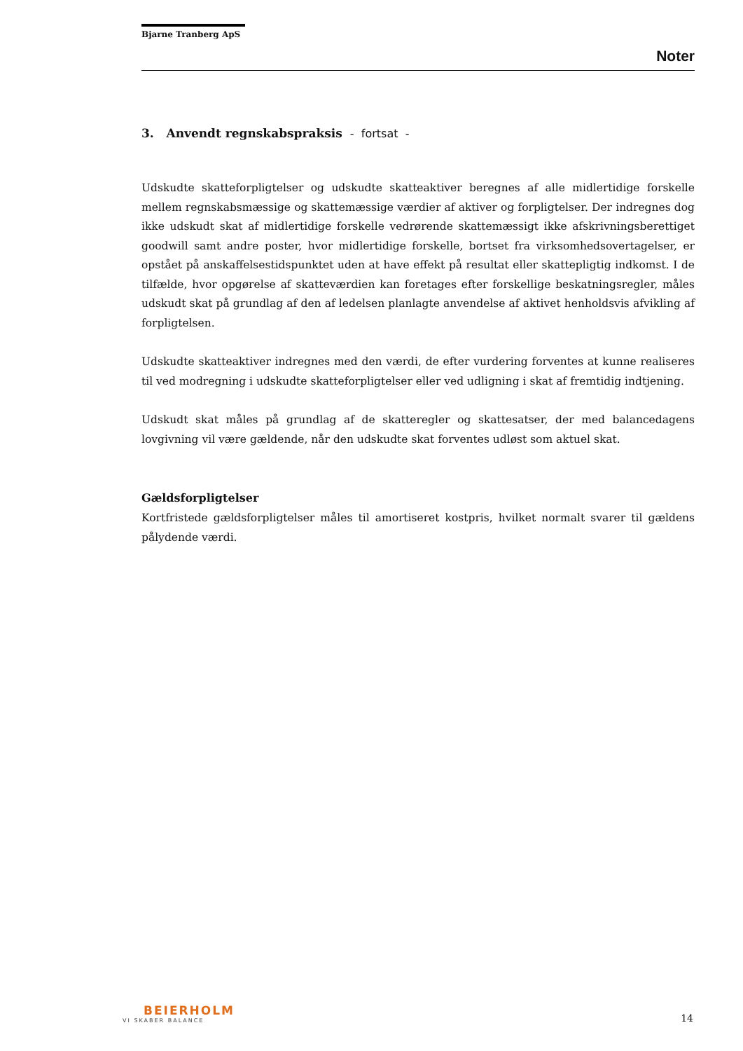Bjarne Tranberg ApS
Noter
3. Anvendt regnskabspraksis - fortsat -
Udskudte skatteforpligtelser og udskudte skatteaktiver beregnes af alle midlertidige forskelle mellem regnskabsmæssige og skattemæssige værdier af aktiver og forpligtelser. Der indregnes dog ikke udskudt skat af midlertidige forskelle vedrørende skattemæssigt ikke afskrivningsberettiget goodwill samt andre poster, hvor midlertidige forskelle, bortset fra virksomhedsovertagelser, er opstået på anskaffelsestidspunktet uden at have effekt på resultat eller skattepligtig indkomst. I de tilfælde, hvor opgørelse af skatteværdien kan foretages efter forskellige beskatningsregler, måles udskudt skat på grundlag af den af ledelsen planlagte anvendelse af aktivet henholdsvis afvikling af forpligtelsen.
Udskudte skatteaktiver indregnes med den værdi, de efter vurdering forventes at kunne realiseres til ved modregning i udskudte skatteforpligtelser eller ved udligning i skat af fremtidig indtjening.
Udskudt skat måles på grundlag af de skatteregler og skattesatser, der med balancedagens lovgivning vil være gældende, når den udskudte skat forventes udløst som aktuel skat.
Gældsforpligtelser
Kortfristede gældsforpligtelser måles til amortiseret kostpris, hvilket normalt svarer til gældens pålydende værdi.
BEIERHOLM
VI SKABER BALANCE
14